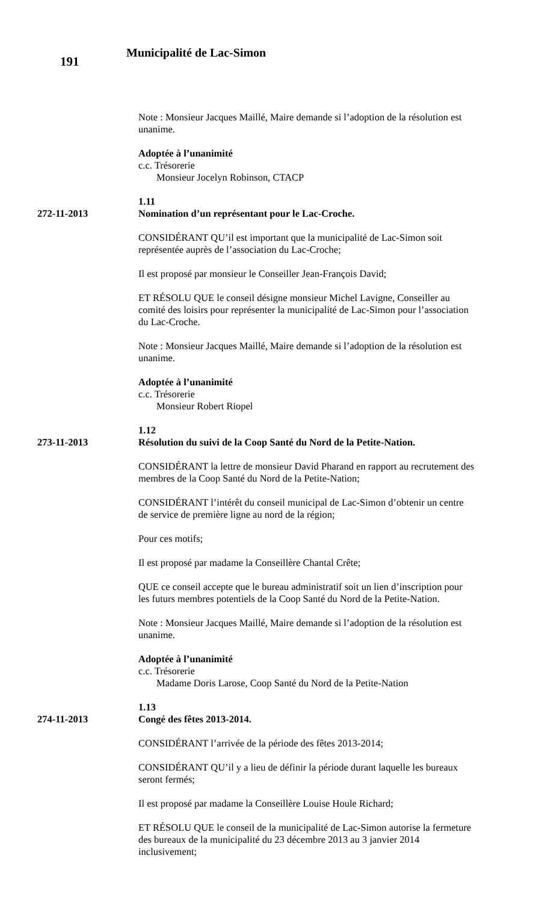191
Municipalité de Lac-Simon
Note : Monsieur Jacques Maillé, Maire demande si l’adoption de la résolution est unanime.
Adoptée à l’unanimité
c.c. Trésorerie
Monsieur Jocelyn Robinson, CTACP
1.11
272-11-2013
Nomination d’un représentant pour le Lac-Croche.
CONSIDÉRANT QU’il est important que la municipalité de Lac-Simon soit représentée auprès de l’association du Lac-Croche;
Il est proposé par monsieur le Conseiller Jean-François David;
ET RÉSOLU QUE le conseil désigne monsieur Michel Lavigne, Conseiller au comité des loisirs pour représenter la municipalité de Lac-Simon pour l’association du Lac-Croche.
Note : Monsieur Jacques Maillé, Maire demande si l’adoption de la résolution est unanime.
Adoptée à l’unanimité
c.c. Trésorerie
Monsieur Robert Riopel
1.12
273-11-2013
Résolution du suivi de la Coop Santé du Nord de la Petite-Nation.
CONSIDÉRANT la lettre de monsieur David Pharand en rapport au recrutement des membres de la Coop Santé du Nord de la Petite-Nation;
CONSIDÉRANT l’intérêt du conseil municipal de Lac-Simon d’obtenir un centre de service de première ligne au nord de la région;
Pour ces motifs;
Il est proposé par madame la Conseillère Chantal Crête;
QUE ce conseil accepte que le bureau administratif soit un lien d’inscription pour les futurs membres potentiels de la Coop Santé du Nord de la Petite-Nation.
Note : Monsieur Jacques Maillé, Maire demande si l’adoption de la résolution est unanime.
Adoptée à l’unanimité
c.c. Trésorerie
Madame Doris Larose, Coop Santé du Nord de la Petite-Nation
1.13
274-11-2013
Congé des fêtes 2013-2014.
CONSIDÉRANT l’arrivée de la période des fêtes 2013-2014;
CONSIDÉRANT QU’il y a lieu de définir la période durant laquelle les bureaux seront fermés;
Il est proposé par madame la Conseillère Louise Houle Richard;
ET RÉSOLU QUE le conseil de la municipalité de Lac-Simon autorise la fermeture des bureaux de la municipalité du 23 décembre 2013 au 3 janvier 2014 inclusivement;